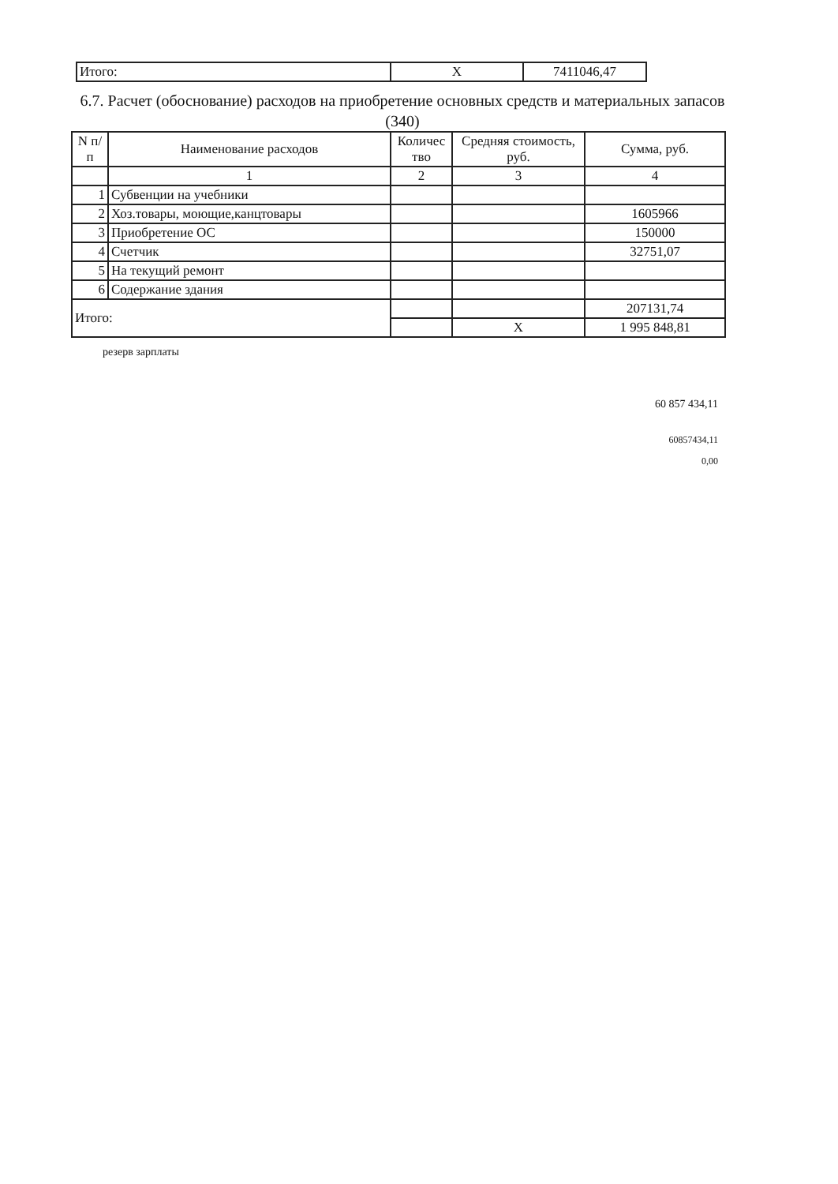| Итого: | X | 7411046,47 |
6.7. Расчет (обоснование) расходов на приобретение основных средств и материальных запасов (340)
| N п/п | Наименование расходов | Количес тво | Средняя стоимость, руб. | Сумма, руб. |
| --- | --- | --- | --- | --- |
| | 1 | 2 | 3 | 4 |
| 1 | Субвенции на учебники | | | |
| 2 | Хоз.товары, моющие,канцтовары | | | 1605966 |
| 3 | Приобретение ОС | | | 150000 |
| 4 | Счетчик | | | 32751,07 |
| 5 | На текущий ремонт | | | |
| 6 | Содержание здания | | | |
| Итого: | | | | 207131,74 |
| | | | X | 1 995 848,81 |
резерв зарплаты
60 857 434,11
60857434,11
0,00